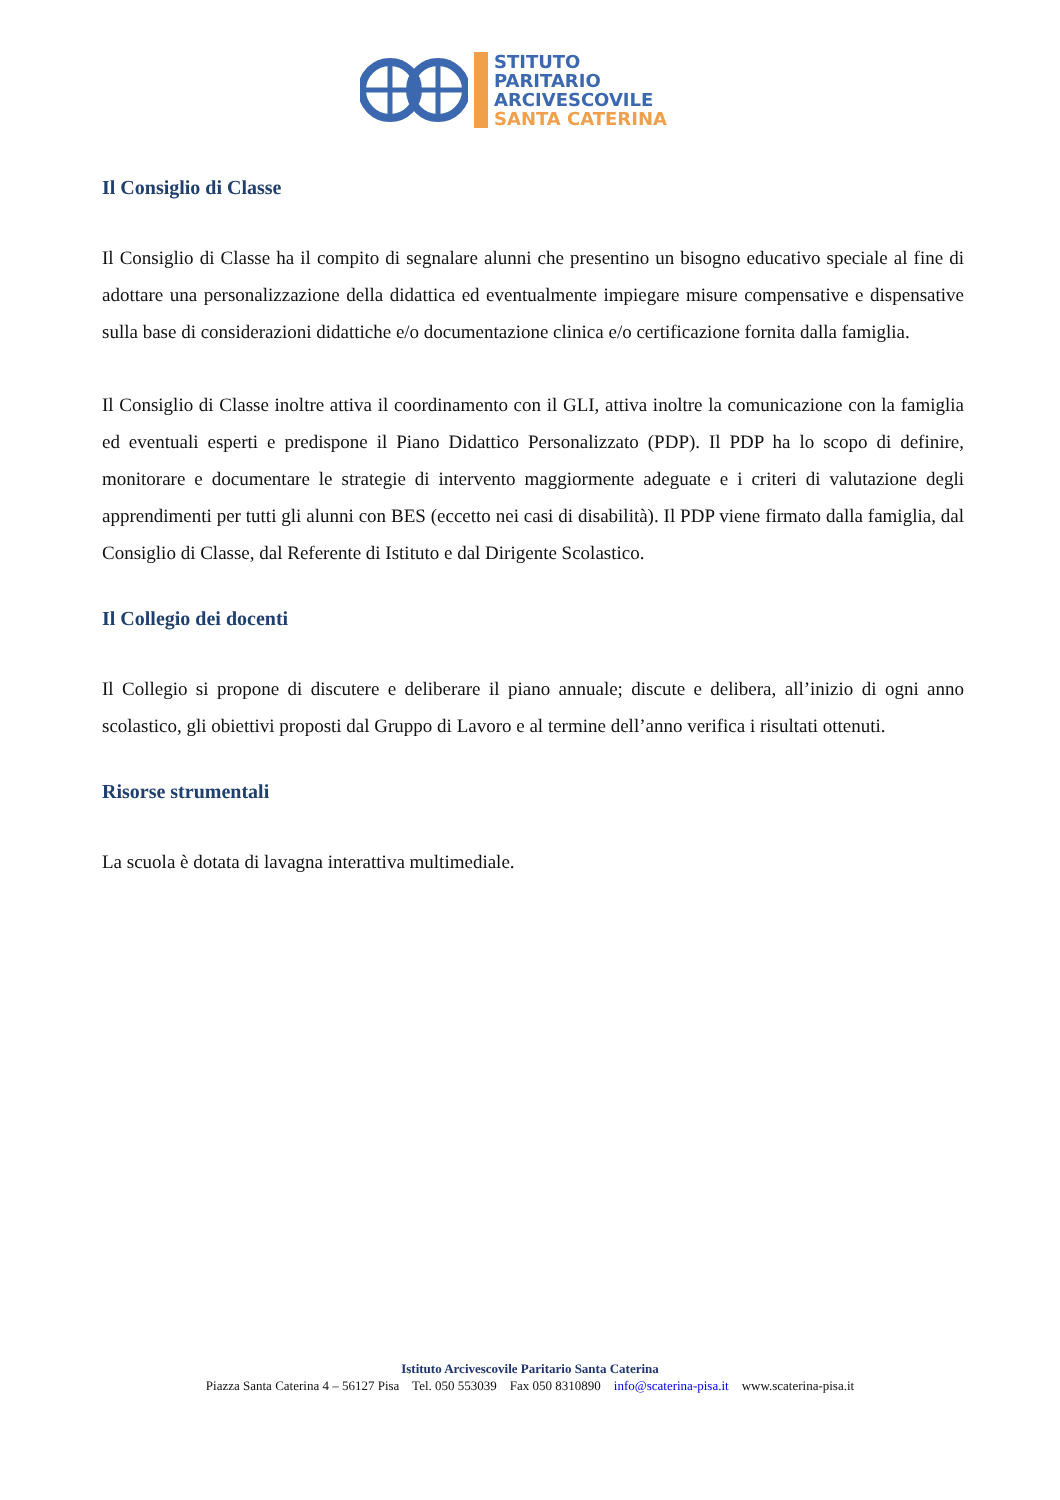STITUTO
PARITARIO
ARCIVESCOVILE
SANTA CATERINA
Il Consiglio di Classe
Il Consiglio di Classe ha il compito di segnalare alunni che presentino un bisogno educativo speciale al fine di adottare una personalizzazione della didattica ed eventualmente impiegare misure compensative e dispensative sulla base di considerazioni didattiche e/o documentazione clinica e/o certificazione fornita dalla famiglia.
Il Consiglio di Classe inoltre attiva il coordinamento con il GLI, attiva inoltre la comunicazione con la famiglia ed eventuali esperti e predispone il Piano Didattico Personalizzato (PDP). Il PDP ha lo scopo di definire, monitorare e documentare le strategie di intervento maggiormente adeguate e i criteri di valutazione degli apprendimenti per tutti gli alunni con BES (eccetto nei casi di disabilità). Il PDP viene firmato dalla famiglia, dal Consiglio di Classe, dal Referente di Istituto e dal Dirigente Scolastico.
Il Collegio dei docenti
Il Collegio si propone di discutere e deliberare il piano annuale; discute e delibera, all’inizio di ogni anno scolastico, gli obiettivi proposti dal Gruppo di Lavoro e al termine dell’anno verifica i risultati ottenuti.
Risorse strumentali
La scuola è dotata di lavagna interattiva multimediale.
Istituto Arcivescovile Paritario Santa Caterina
Piazza Santa Caterina 4 – 56127 Pisa Tel. 050 553039 Fax 050 8310890 info@scaterina-pisa.it www.scaterina-pisa.it